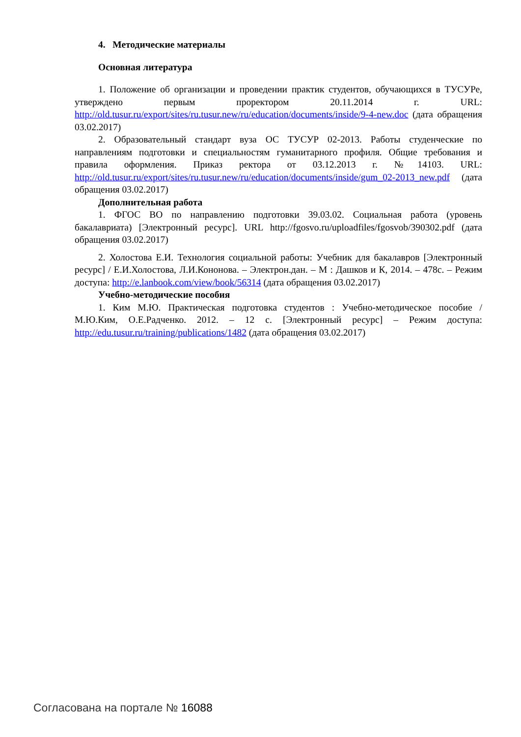4. Методические материалы
Основная литература
1. Положение об организации и проведении практик студентов, обучающихся в ТУСУРе, утверждено первым проректором 20.11.2014 г. URL: http://old.tusur.ru/export/sites/ru.tusur.new/ru/education/documents/inside/9-4-new.doc (дата обращения 03.02.2017)
2. Образовательный стандарт вуза ОС ТУСУР 02-2013. Работы студенческие по направлениям подготовки и специальностям гуманитарного профиля. Общие требования и правила оформления. Приказ ректора от 03.12.2013 г. №14103. URL: http://old.tusur.ru/export/sites/ru.tusur.new/ru/education/documents/inside/gum_02-2013_new.pdf (дата обращения 03.02.2017)
Дополнительная работа
1. ФГОС ВО по направлению подготовки 39.03.02. Социальная работа (уровень бакалавриата) [Электронный ресурс]. URL http://fgosvo.ru/uploadfiles/fgosvob/390302.pdf (дата обращения 03.02.2017)
2. Холостова Е.И. Технология социальной работы: Учебник для бакалавров [Электронный ресурс] / Е.И.Холостова, Л.И.Кононова. – Электрон.дан. – М : Дашков и К, 2014. – 478с. – Режим доступа: http://e.lanbook.com/view/book/56314 (дата обращения 03.02.2017)
Учебно-методические пособия
1. Ким М.Ю. Практическая подготовка студентов : Учебно-методическое пособие / М.Ю.Ким, О.Е.Радченко. 2012. – 12 с. [Электронный ресурс] – Режим доступа: http://edu.tusur.ru/training/publications/1482 (дата обращения 03.02.2017)
Согласована на портале № 16088